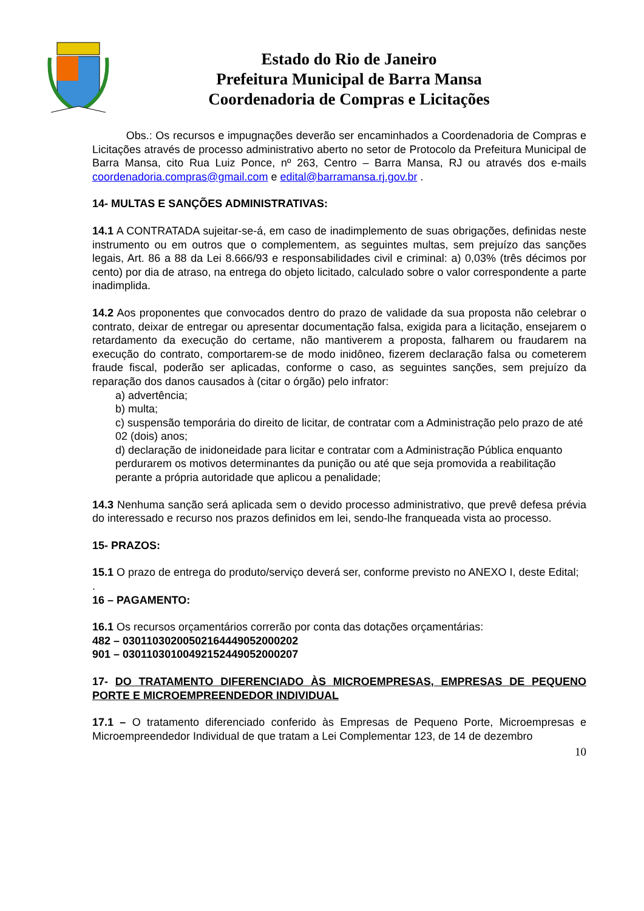Estado do Rio de Janeiro
Prefeitura Municipal de Barra Mansa
Coordenadoria de Compras e Licitações
Obs.: Os recursos e impugnações deverão ser encaminhados a Coordenadoria de Compras e Licitações através de processo administrativo aberto no setor de Protocolo da Prefeitura Municipal de Barra Mansa, cito Rua Luiz Ponce, nº 263, Centro – Barra Mansa, RJ ou através dos e-mails coordenadoria.compras@gmail.com e edital@barramansa.rj.gov.br .
14- MULTAS E SANÇÕES ADMINISTRATIVAS:
14.1 A CONTRATADA sujeitar-se-á, em caso de inadimplemento de suas obrigações, definidas neste instrumento ou em outros que o complementem, as seguintes multas, sem prejuízo das sanções legais, Art. 86 a 88 da Lei 8.666/93 e responsabilidades civil e criminal: a) 0,03% (três décimos por cento) por dia de atraso, na entrega do objeto licitado, calculado sobre o valor correspondente a parte inadimplida.
14.2 Aos proponentes que convocados dentro do prazo de validade da sua proposta não celebrar o contrato, deixar de entregar ou apresentar documentação falsa, exigida para a licitação, ensejarem o retardamento da execução do certame, não mantiverem a proposta, falharem ou fraudarem na execução do contrato, comportarem-se de modo inidôneo, fizerem declaração falsa ou cometerem fraude fiscal, poderão ser aplicadas, conforme o caso, as seguintes sanções, sem prejuízo da reparação dos danos causados à (citar o órgão) pelo infrator:
a) advertência;
b) multa;
c) suspensão temporária do direito de licitar, de contratar com a Administração pelo prazo de até 02 (dois) anos;
d) declaração de inidoneidade para licitar e contratar com a Administração Pública enquanto perdurarem os motivos determinantes da punição ou até que seja promovida a reabilitação perante a própria autoridade que aplicou a penalidade;
14.3 Nenhuma sanção será aplicada sem o devido processo administrativo, que prevê defesa prévia do interessado e recurso nos prazos definidos em lei, sendo-lhe franqueada vista ao processo.
15- PRAZOS:
15.1 O prazo de entrega do produto/serviço deverá ser, conforme previsto no ANEXO I, deste Edital;
.
16 – PAGAMENTO:
16.1 Os recursos orçamentários correrão por conta das dotações orçamentárias:
482 – 03011030200502164449052000202
901 – 03011030100492152449052000207
17- DO TRATAMENTO DIFERENCIADO ÀS MICROEMPRESAS, EMPRESAS DE PEQUENO PORTE E MICROEMPREENDEDOR INDIVIDUAL
17.1 – O tratamento diferenciado conferido às Empresas de Pequeno Porte, Microempresas e Microempreendedor Individual de que tratam a Lei Complementar 123, de 14 de dezembro
10